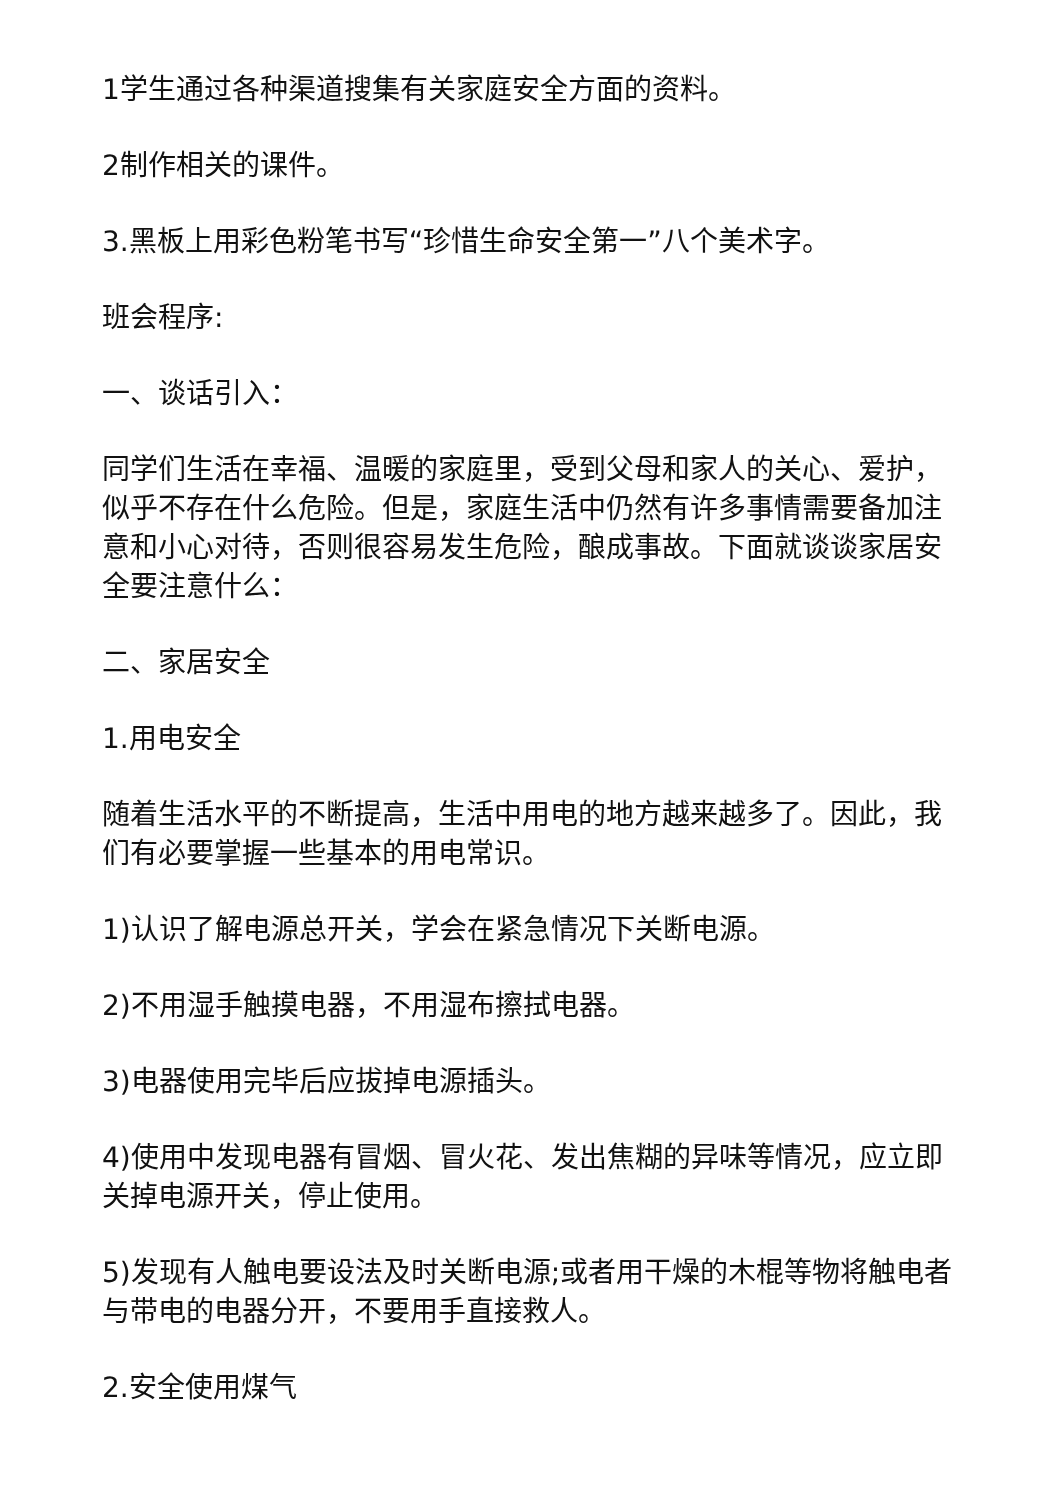1学生通过各种渠道搜集有关家庭安全方面的资料。
2制作相关的课件。
3.黑板上用彩色粉笔书写“珍惜生命安全第一”八个美术字。
班会程序:
一、谈话引入：
同学们生活在幸福、温暖的家庭里，受到父母和家人的关心、爱护，似乎不存在什么危险。但是，家庭生活中仍然有许多事情需要备加注意和小心对待，否则很容易发生危险，酿成事故。下面就谈谈家居安全要注意什么：
二、家居安全
1.用电安全
随着生活水平的不断提高，生活中用电的地方越来越多了。因此，我们有必要掌握一些基本的用电常识。
1)认识了解电源总开关，学会在紧急情况下关断电源。
2)不用湿手触摸电器，不用湿布擦拭电器。
3)电器使用完毕后应拔掉电源插头。
4)使用中发现电器有冒烟、冒火花、发出焦糊的异味等情况，应立即关掉电源开关，停止使用。
5)发现有人触电要设法及时关断电源;或者用干燥的木棍等物将触电者与带电的电器分开，不要用手直接救人。
2.安全使用煤气